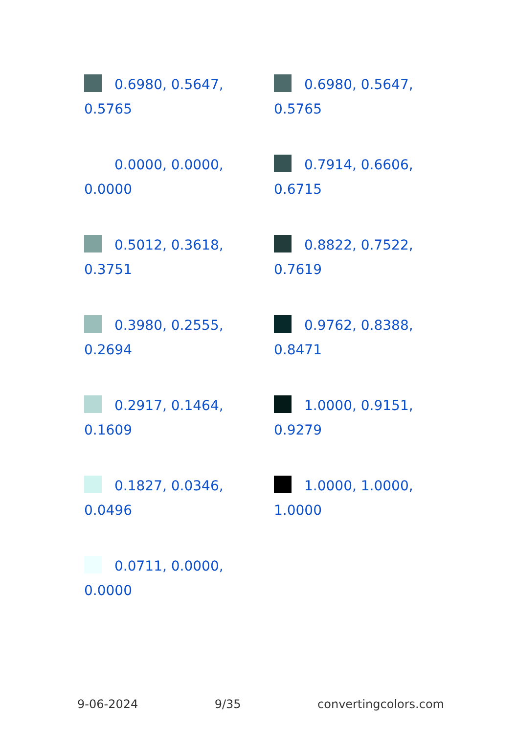0.6980, 0.5647, 0.5765
0.6980, 0.5647, 0.5765
0.0000, 0.0000, 0.0000
0.7914, 0.6606, 0.6715
0.5012, 0.3618, 0.3751
0.8822, 0.7522, 0.7619
0.3980, 0.2555, 0.2694
0.9762, 0.8388, 0.8471
0.2917, 0.1464, 0.1609
1.0000, 0.9151, 0.9279
0.1827, 0.0346, 0.0496
1.0000, 1.0000, 1.0000
0.0711, 0.0000, 0.0000
9-06-2024 9/35 convertingcolors.com